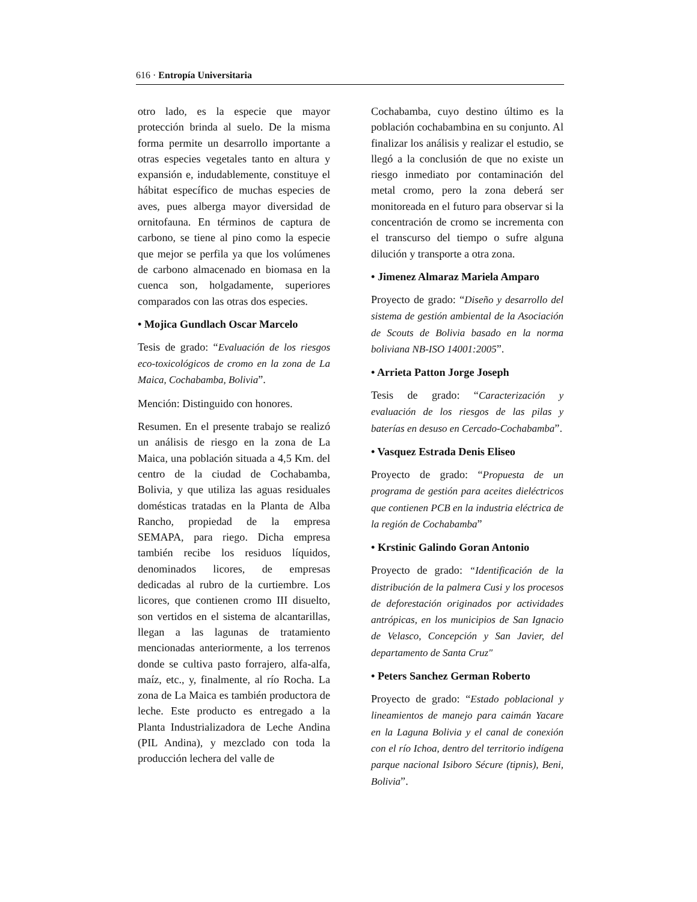616 · Entropía Universitaria
otro lado, es la especie que mayor protección brinda al suelo. De la misma forma permite un desarrollo importante a otras especies vegetales tanto en altura y expansión e, indudablemente, constituye el hábitat específico de muchas especies de aves, pues alberga mayor diversidad de ornitofauna. En términos de captura de carbono, se tiene al pino como la especie que mejor se perfila ya que los volúmenes de carbono almacenado en biomasa en la cuenca son, holgadamente, superiores comparados con las otras dos especies.
• Mojica Gundlach Oscar Marcelo
Tesis de grado: “Evaluación de los riesgos eco-toxicológicos de cromo en la zona de La Maica, Cochabamba, Bolivia”.
Mención: Distinguido con honores.
Resumen. En el presente trabajo se realizó un análisis de riesgo en la zona de La Maica, una población situada a 4,5 Km. del centro de la ciudad de Cochabamba, Bolivia, y que utiliza las aguas residuales domésticas tratadas en la Planta de Alba Rancho, propiedad de la empresa SEMAPA, para riego. Dicha empresa también recibe los residuos líquidos, denominados licores, de empresas dedicadas al rubro de la curtiembre. Los licores, que contienen cromo III disuelto, son vertidos en el sistema de alcantarillas, llegan a las lagunas de tratamiento mencionadas anteriormente, a los terrenos donde se cultiva pasto forrajero, alfa-alfa, maíz, etc., y, finalmente, al río Rocha. La zona de La Maica es también productora de leche. Este producto es entregado a la Planta Industrializadora de Leche Andina (PIL Andina), y mezclado con toda la producción lechera del valle de
Cochabamba, cuyo destino último es la población cochabambina en su conjunto. Al finalizar los análisis y realizar el estudio, se llegó a la conclusión de que no existe un riesgo inmediato por contaminación del metal cromo, pero la zona deberá ser monitoreada en el futuro para observar si la concentración de cromo se incrementa con el transcurso del tiempo o sufre alguna dilución y transporte a otra zona.
• Jimenez Almaraz Mariela Amparo
Proyecto de grado: “Diseño y desarrollo del sistema de gestión ambiental de la Asociación de Scouts de Bolivia basado en la norma boliviana NB-ISO 14001:2005”.
• Arrieta Patton Jorge Joseph
Tesis de grado: “Caracterización y evaluación de los riesgos de las pilas y baterías en desuso en Cercado-Cochabamba”.
• Vasquez Estrada Denis Eliseo
Proyecto de grado: “Propuesta de un programa de gestión para aceites dieléctricos que contienen PCB en la industria eléctrica de la región de Cochabamba”
• Krstinic Galindo Goran Antonio
Proyecto de grado: “Identificación de la distribución de la palmera Cusi y los procesos de deforestación originados por actividades antrópicas, en los municipios de San Ignacio de Velasco, Concepción y San Javier, del departamento de Santa Cruz"
• Peters Sanchez German Roberto
Proyecto de grado: “Estado poblacional y lineamientos de manejo para caimán Yacare en la Laguna Bolivia y el canal de conexión con el río Ichoa, dentro del territorio indígena parque nacional Isiboro Sécure (tipnis), Beni, Bolivia”.